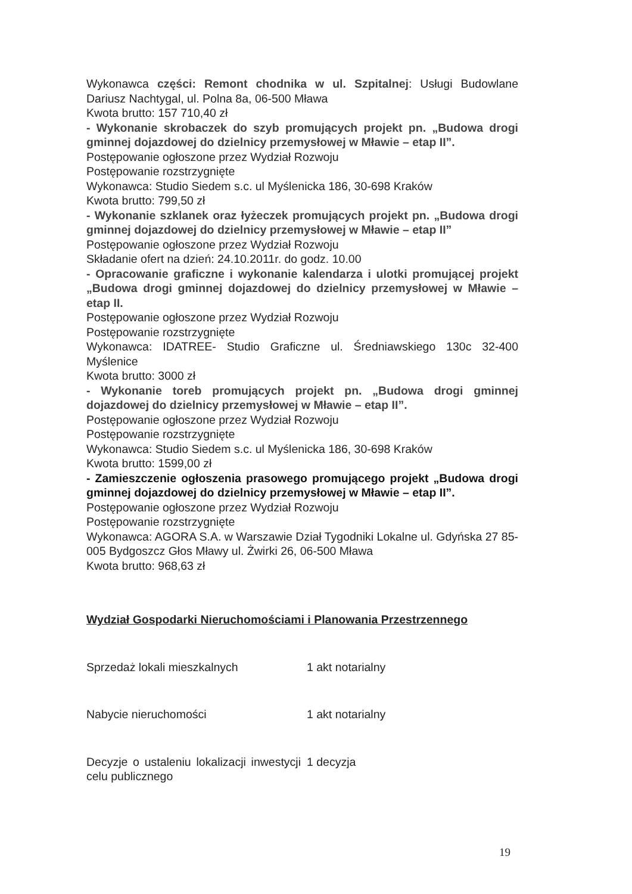Wykonawca części: Remont chodnika w ul. Szpitalnej: Usługi Budowlane Dariusz Nachtygal, ul. Polna 8a, 06-500 Mława
Kwota brutto: 157 710,40 zł
- Wykonanie skrobaczek do szyb promujących projekt pn. „Budowa drogi gminnej dojazdowej do dzielnicy przemysłowej w Mławie – etap II”.
Postępowanie ogłoszone przez Wydział Rozwoju
Postępowanie rozstrzygnięte
Wykonawca: Studio Siedem s.c. ul Myślenicka 186, 30-698 Kraków
Kwota brutto: 799,50 zł
- Wykonanie szklanek oraz łyżeczek promujących projekt pn. „Budowa drogi gminnej dojazdowej do dzielnicy przemysłowej w Mławie – etap II”
Postępowanie ogłoszone przez Wydział Rozwoju
Składanie ofert na dzień: 24.10.2011r. do godz. 10.00
- Opracowanie graficzne i wykonanie kalendarza i ulotki promującej projekt „Budowa drogi gminnej dojazdowej do dzielnicy przemysłowej w Mławie – etap II.
Postępowanie ogłoszone przez Wydział Rozwoju
Postępowanie rozstrzygnięte
Wykonawca: IDATREE- Studio Graficzne ul. Średniawskiego 130c 32-400 Myślenice
Kwota brutto: 3000 zł
- Wykonanie toreb promujących projekt pn. „Budowa drogi gminnej dojazdowej do dzielnicy przemysłowej w Mławie – etap II”.
Postępowanie ogłoszone przez Wydział Rozwoju
Postępowanie rozstrzygnięte
Wykonawca: Studio Siedem s.c. ul Myślenicka 186, 30-698 Kraków
Kwota brutto: 1599,00 zł
- Zamieszczenie ogłoszenia prasowego promującego projekt „Budowa drogi gminnej dojazdowej do dzielnicy przemysłowej w Mławie – etap II”.
Postępowanie ogłoszone przez Wydział Rozwoju
Postępowanie rozstrzygnięte
Wykonawca: AGORA S.A. w Warszawie Dział Tygodniki Lokalne ul. Gdyńska 27 85-005 Bydgoszcz Głos Mławy ul. Żwirki 26, 06-500 Mława
Kwota brutto: 968,63 zł
Wydział Gospodarki Nieruchomościami i Planowania Przestrzennego
| Sprzedaż lokali mieszkalnych | 1 akt notarialny |
| Nabycie nieruchomości | 1 akt notarialny |
| Decyzje o ustaleniu lokalizacji inwestycji celu publicznego | 1 decyzja |
19